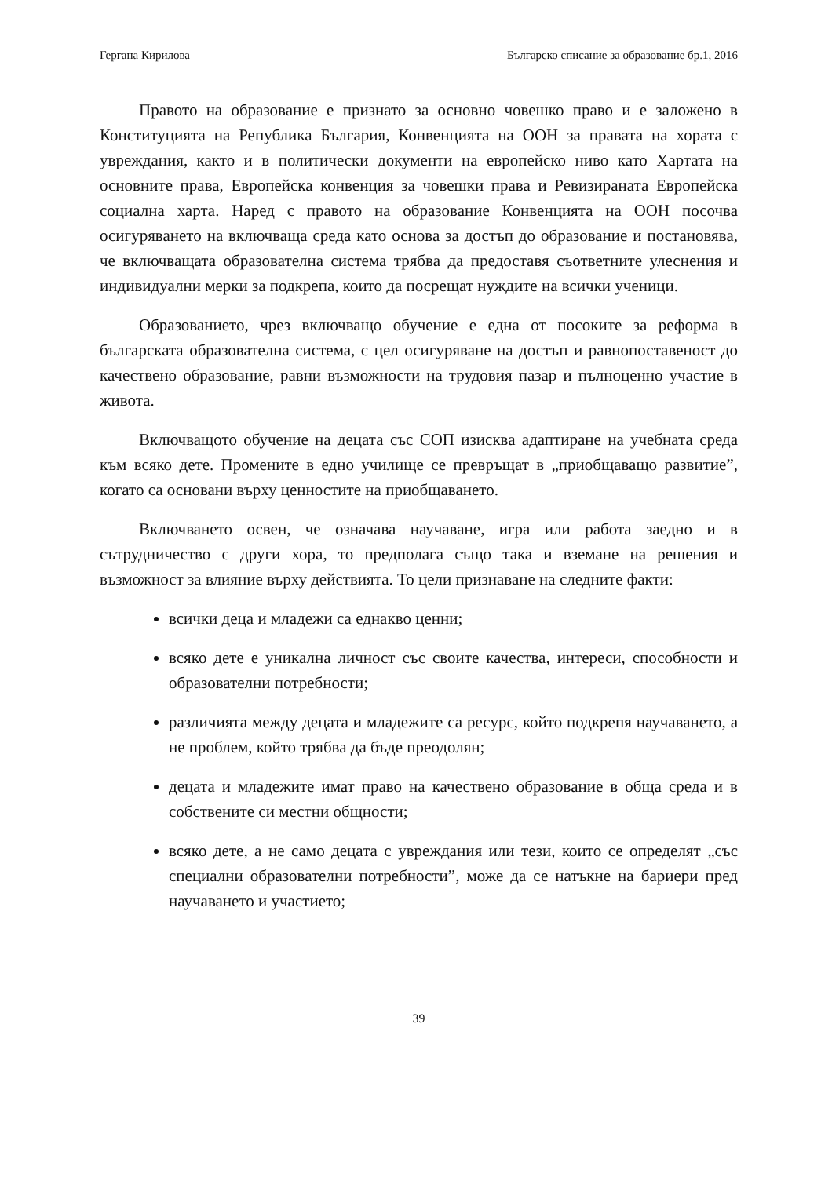Гергана Кирилова Българско списание за образование бр.1, 2016
Правото на образование е признато за основно човешко право и е заложено в Конституцията на Република България, Конвенцията на ООН за правата на хората с увреждания, както и в политически документи на европейско ниво като Хартата на основните права, Европейска конвенция за човешки права и Ревизираната Европейска социална харта. Наред с правото на образование Конвенцията на ООН посочва осигуряването на включваща среда като основа за достъп до образование и постановява, че включващата образователна система трябва да предоставя съответните улеснения и индивидуални мерки за подкрепа, които да посрещат нуждите на всички ученици.
Образованието, чрез включващо обучение е една от посоките за реформа в българската образователна система, с цел осигуряване на достъп и равнопоставеност до качествено образование, равни възможности на трудовия пазар и пълноценно участие в живота.
Включващото обучение на децата със СОП изисква адаптиране на учебната среда към всяко дете. Промените в едно училище се превръщат в „приобщаващо развитие”, когато са основани върху ценностите на приобщаването.
Включването освен, че означава научаване, игра или работа заедно и в сътрудничество с други хора, то предполага също така и вземане на решения и възможност за влияние върху действията. То цели признаване на следните факти:
всички деца и младежи са еднакво ценни;
всяко дете е уникална личност със своите качества, интереси, способности и образователни потребности;
различията между децата и младежите са ресурс, който подкрепя научаването, а не проблем, който трябва да бъде преодолян;
децата и младежите имат право на качествено образование в обща среда и в собствените си местни общности;
всяко дете, а не само децата с увреждания или тези, които се определят „със специални образователни потребности”, може да се натъкне на бариери пред научаването и участието;
39